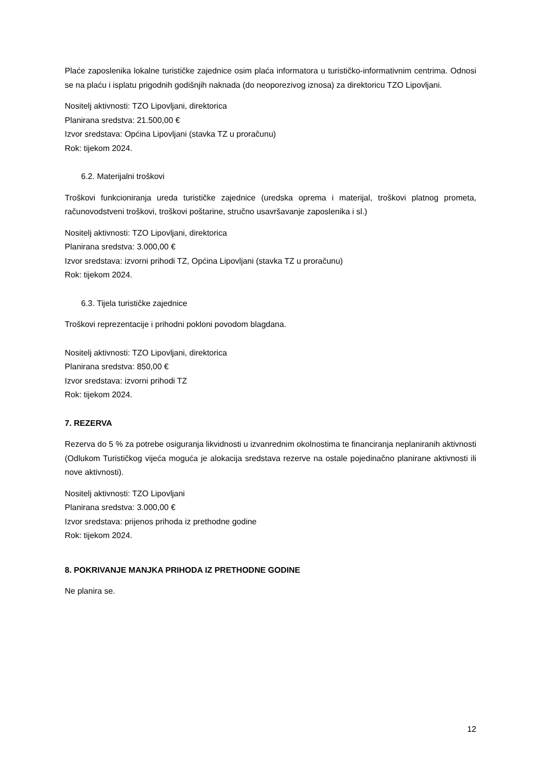Plaće zaposlenika lokalne turističke zajednice osim plaća informatora u turističko-informativnim centrima. Odnosi se na plaću i isplatu prigodnih godišnjih naknada (do neoporezivog iznosa) za direktoricu TZO Lipovljani.
Nositelj aktivnosti: TZO Lipovljani, direktorica
Planirana sredstva: 21.500,00 €
Izvor sredstava: Općina Lipovljani (stavka TZ u proračunu)
Rok: tijekom 2024.
6.2. Materijalni troškovi
Troškovi funkcioniranja ureda turističke zajednice (uredska oprema i materijal, troškovi platnog prometa, računovodstveni troškovi, troškovi poštarine, stručno usavršavanje zaposlenika i sl.)
Nositelj aktivnosti: TZO Lipovljani, direktorica
Planirana sredstva: 3.000,00 €
Izvor sredstava: izvorni prihodi TZ, Općina Lipovljani (stavka TZ u proračunu)
Rok: tijekom 2024.
6.3. Tijela turističke zajednice
Troškovi reprezentacije i prihodni pokloni povodom blagdana.
Nositelj aktivnosti: TZO Lipovljani, direktorica
Planirana sredstva: 850,00 €
Izvor sredstava: izvorni prihodi TZ
Rok: tijekom 2024.
7. REZERVA
Rezerva do 5 % za potrebe osiguranja likvidnosti u izvanrednim okolnostima te financiranja neplaniranih aktivnosti (Odlukom Turističkog vijeća moguća je alokacija sredstava rezerve na ostale pojedinačno planirane aktivnosti ili nove aktivnosti).
Nositelj aktivnosti: TZO Lipovljani
Planirana sredstva: 3.000,00 €
Izvor sredstava: prijenos prihoda iz prethodne godine
Rok: tijekom 2024.
8. POKRIVANJE MANJKA PRIHODA IZ PRETHODNE GODINE
Ne planira se.
12